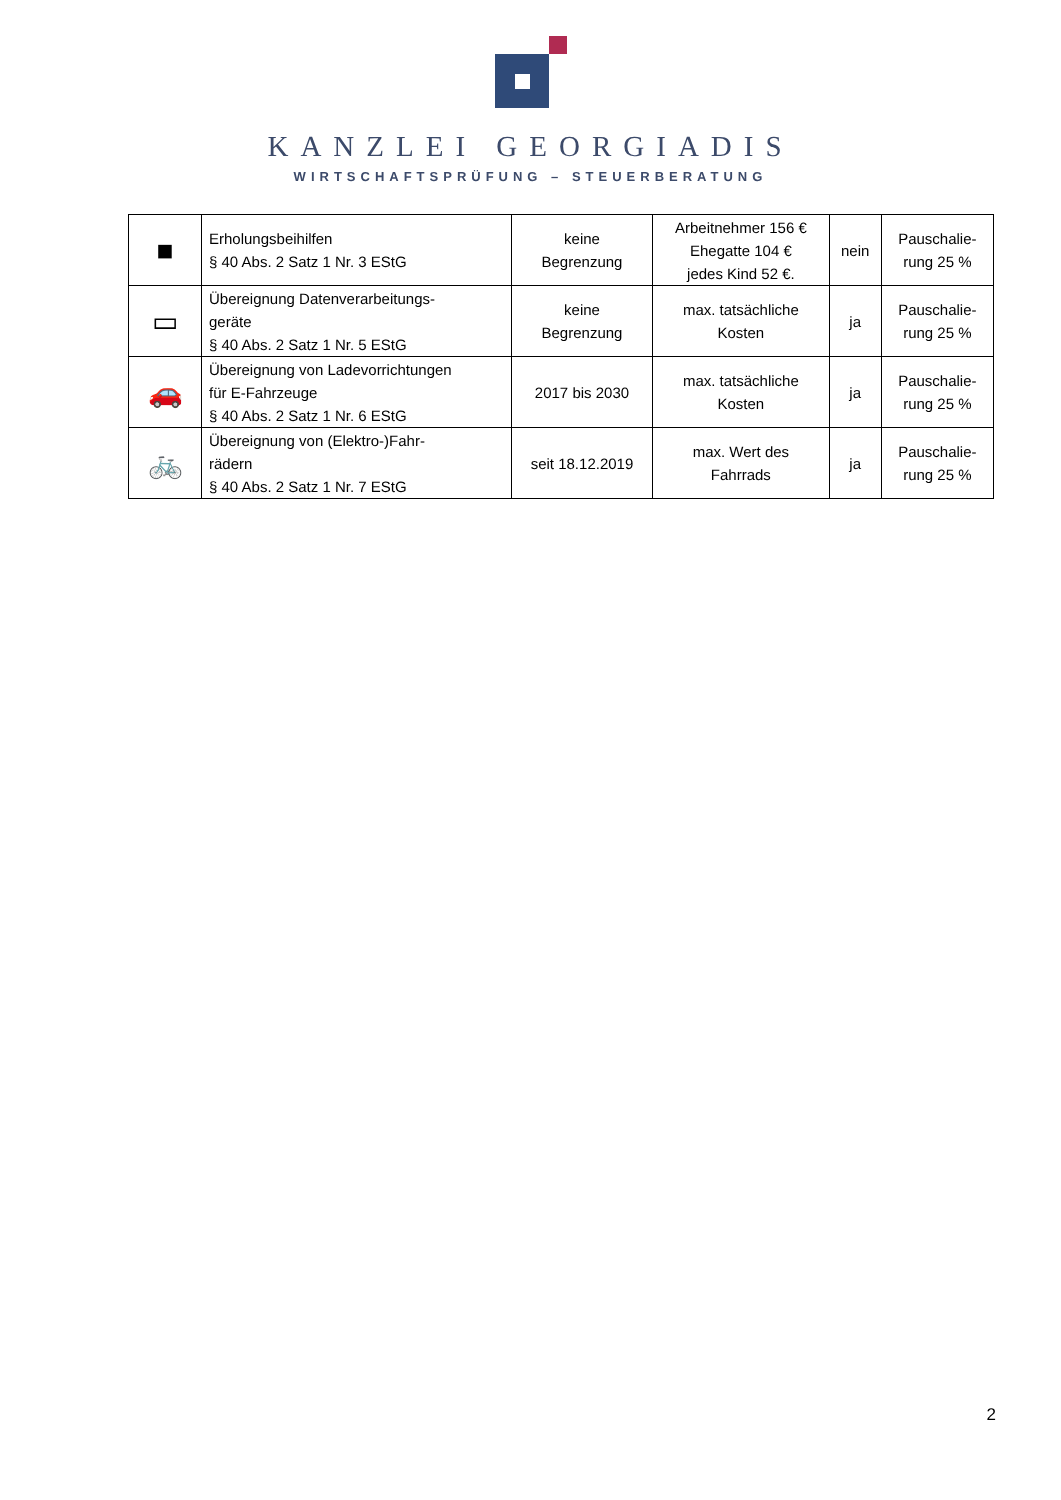KANZLEI GEORGIADIS
WIRTSCHAFTSPRÜFUNG – STEUERBERATUNG
| ■ | Erholungsbeihilfen § 40 Abs. 2 Satz 1 Nr. 3 EStG | keine Begrenzung | Arbeitnehmer 156 € Ehegatte 104 € jedes Kind 52 €. | nein | Pauschalie- rung 25 % |
| ▭ | Übereignung Datenverarbeitungs- geräte § 40 Abs. 2 Satz 1 Nr. 5 EStG | keine Begrenzung | max. tatsächliche Kosten | ja | Pauschalie- rung 25 % |
| 🚗 | Übereignung von Ladevorrichtungen für E-Fahrzeuge § 40 Abs. 2 Satz 1 Nr. 6 EStG | 2017 bis 2030 | max. tatsächliche Kosten | ja | Pauschalie- rung 25 % |
| 🚲 | Übereignung von (Elektro-)Fahr- rädern § 40 Abs. 2 Satz 1 Nr. 7 EStG | seit 18.12.2019 | max. Wert des Fahrrads | ja | Pauschalie- rung 25 % |
2